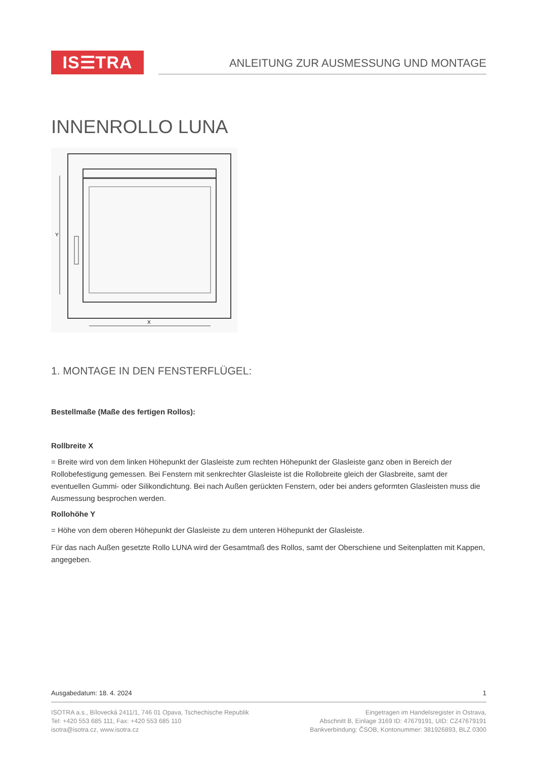IS☰TRA
ANLEITUNG ZUR AUSMESSUNG UND MONTAGE
INNENROLLO LUNA
Y
X
1. MONTAGE IN DEN FENSTERFLÜGEL:
Bestellmaße (Maße des fertigen Rollos):
Rollbreite X
= Breite wird von dem linken Höhepunkt der Glasleiste zum rechten Höhepunkt der Glasleiste ganz oben in Bereich der Rollobefestigung gemessen. Bei Fenstern mit senkrechter Glasleiste ist die Rollobreite gleich der Glasbreite, samt der eventuellen Gummi- oder Silikondichtung. Bei nach Außen gerückten Fenstern, oder bei anders geformten Glasleisten muss die Ausmessung besprochen werden.
Rollohöhe Y
= Höhe von dem oberen Höhepunkt der Glasleiste zu dem unteren Höhepunkt der Glasleiste.
Für das nach Außen gesetzte Rollo LUNA wird der Gesamtmaß des Rollos, samt der Oberschiene und Seitenplatten mit Kappen, angegeben.
Ausgabedatum: 18. 4. 2024 1
ISOTRA a.s., Bílovecká 2411/1, 746 01 Opava, Tschechische Republik
Tel: +420 553 685 111, Fax: +420 553 685 110
isotra@isotra.cz, www.isotra.cz
Eingetragen im Handelsregister in Ostrava,
Abschnitt B, Einlage 3169 ID: 47679191, UID: CZ47679191
Bankverbindung: ČSOB, Kontonummer: 381926893, BLZ 0300